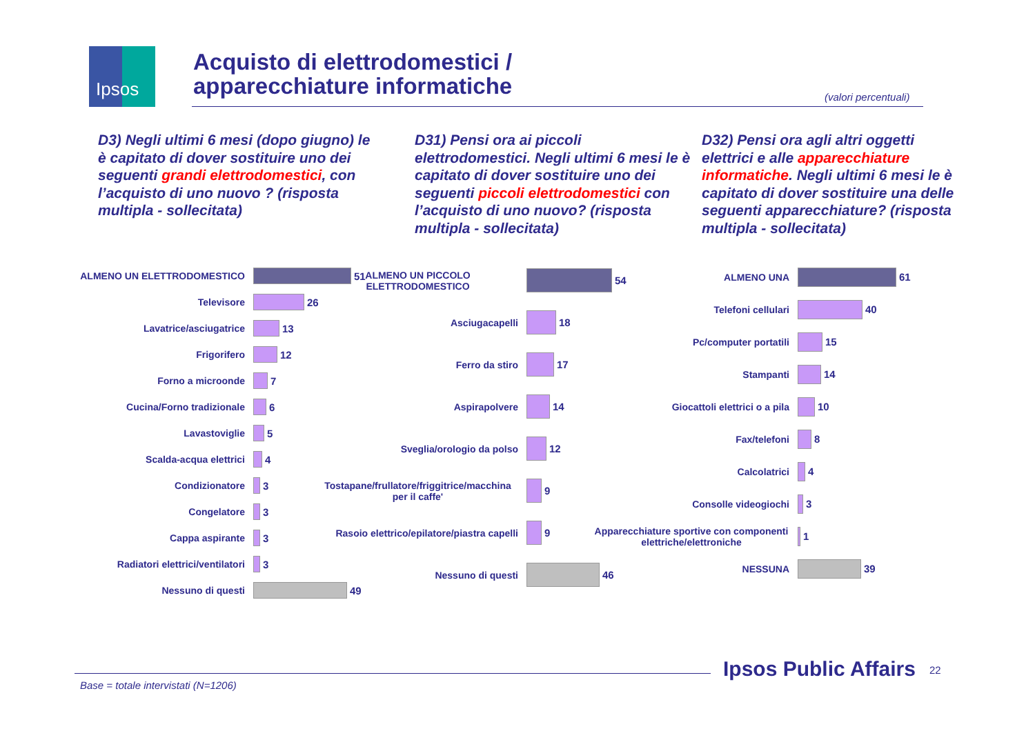Ipsos
Acquisto di elettrodomestici /
apparecchiature informatiche
(valori percentuali)
D3) Negli ultimi 6 mesi (dopo giugno) le è capitato di dover sostituire uno dei seguenti grandi elettrodomestici, con l’acquisto di uno nuovo ? (risposta multipla - sollecitata)
D31) Pensi ora ai piccoli elettrodomestici. Negli ultimi 6 mesi le è capitato di dover sostituire uno dei seguenti piccoli elettrodomestici con l’acquisto di uno nuovo? (risposta multipla - sollecitata)
D32) Pensi ora agli altri oggetti elettrici e alle apparecchiature informatiche. Negli ultimi 6 mesi le è capitato di dover sostituire una delle seguenti apparecchiature? (risposta multipla - sollecitata)
ALMENO UN ELETTRODOMESTICO 51
Televisore 26
Lavatrice/asciugatrice 13
Frigorifero 12
Forno a microonde 7
Cucina/Forno tradizionale 6
Lavastoviglie 5
Scalda-acqua elettrici 4
Condizionatore 3
Congelatore 3
Cappa aspirante 3
Radiatori elettrici/ventilatori 3
Nessuno di questi 49
ALMENO UN PICCOLO
ELETTRODOMESTICO
54
Asciugacapelli 18
Ferro da stiro 17
Aspirapolvere 14
Sveglia/orologio da polso 12
Tostapane/frullatore/friggitrice/macchina
per il caffe'
9
Rasoio elettrico/epilatore/piastra capelli
9
Nessuno di questi 46
ALMENO UNA 61
Telefoni cellulari 40
Pc/computer portatili 15
Stampanti 14
Giocattoli elettrici o a pila 10
Fax/telefoni 8
Calcolatrici 4
Consolle videogiochi 3
Apparecchiature sportive con componenti
elettriche/elettroniche
1
NESSUNA 39
Base = totale intervistati (N=1206)
Ipsos Public Affairs 22